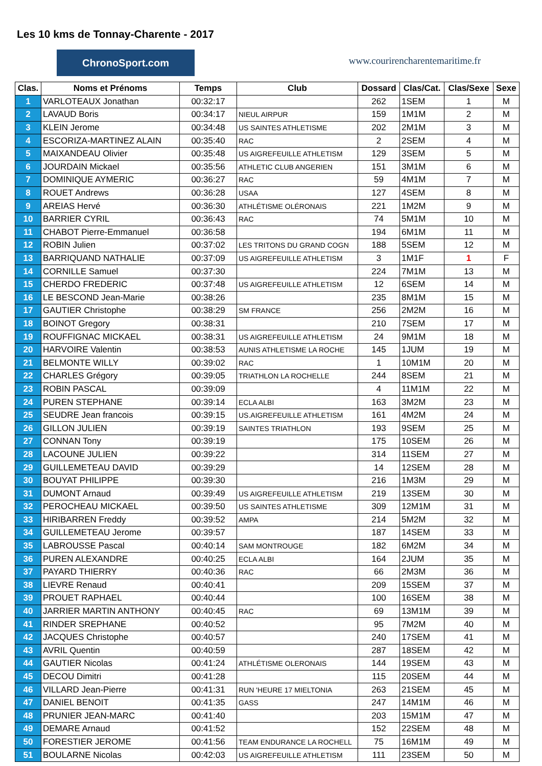Les 10 kms de Tonnay-Charente - 2017
ChronoSport.com
www.courirencharentemaritime.fr
| Clas. | Noms et Prénoms | Temps | Club | Dossard | Clas/Cat. | Clas/Sexe | Sexe |
| --- | --- | --- | --- | --- | --- | --- | --- |
| 1 | VARLOTEAUX Jonathan | 00:32:17 | | 262 | 1SEM | 1 | M |
| 2 | LAVAUD Boris | 00:34:17 | NIEUL AIRPUR | 159 | 1M1M | 2 | M |
| 3 | KLEIN Jerome | 00:34:48 | US SAINTES ATHLETISME | 202 | 2M1M | 3 | M |
| 4 | ESCORIZA-MARTINEZ ALAIN | 00:35:40 | RAC | 2 | 2SEM | 4 | M |
| 5 | MAIXANDEAU Olivier | 00:35:48 | US AIGREFEUILLE ATHLETISM | 129 | 3SEM | 5 | M |
| 6 | JOURDAIN Mickael | 00:35:56 | ATHLETIC CLUB ANGERIEN | 151 | 3M1M | 6 | M |
| 7 | DOMINIQUE AYMERIC | 00:36:27 | RAC | 59 | 4M1M | 7 | M |
| 8 | ROUET Andrews | 00:36:28 | USAA | 127 | 4SEM | 8 | M |
| 9 | AREIAS Hervé | 00:36:30 | ATHLÉTISME OLÉRONAIS | 221 | 1M2M | 9 | M |
| 10 | BARRIER CYRIL | 00:36:43 | RAC | 74 | 5M1M | 10 | M |
| 11 | CHABOT Pierre-Emmanuel | 00:36:58 | | 194 | 6M1M | 11 | M |
| 12 | ROBIN Julien | 00:37:02 | LES TRITONS DU GRAND COGN | 188 | 5SEM | 12 | M |
| 13 | BARRIQUAND NATHALIE | 00:37:09 | US AIGREFEUILLE ATHLETISM | 3 | 1M1F | 1 | F |
| 14 | CORNILLE Samuel | 00:37:30 | | 224 | 7M1M | 13 | M |
| 15 | CHERDO FREDERIC | 00:37:48 | US AIGREFEUILLE ATHLETISM | 12 | 6SEM | 14 | M |
| 16 | LE BESCOND Jean-Marie | 00:38:26 | | 235 | 8M1M | 15 | M |
| 17 | GAUTIER Christophe | 00:38:29 | SM FRANCE | 256 | 2M2M | 16 | M |
| 18 | BOINOT Gregory | 00:38:31 | | 210 | 7SEM | 17 | M |
| 19 | ROUFFIGNAC MICKAEL | 00:38:31 | US AIGREFEUILLE ATHLETISM | 24 | 9M1M | 18 | M |
| 20 | HARVOIRE Valentin | 00:38:53 | AUNIS ATHLETISME LA ROCHE | 145 | 1JUM | 19 | M |
| 21 | BELMONTE WILLY | 00:39:02 | RAC | 1 | 10M1M | 20 | M |
| 22 | CHARLES Grégory | 00:39:05 | TRIATHLON LA ROCHELLE | 244 | 8SEM | 21 | M |
| 23 | ROBIN PASCAL | 00:39:09 | | 4 | 11M1M | 22 | M |
| 24 | PUREN STEPHANE | 00:39:14 | ECLA ALBI | 163 | 3M2M | 23 | M |
| 25 | SEUDRE Jean francois | 00:39:15 | US.AIGREFEUILLE ATHLETISM | 161 | 4M2M | 24 | M |
| 26 | GILLON JULIEN | 00:39:19 | SAINTES TRIATHLON | 193 | 9SEM | 25 | M |
| 27 | CONNAN Tony | 00:39:19 | | 175 | 10SEM | 26 | M |
| 28 | LACOUNE JULIEN | 00:39:22 | | 314 | 11SEM | 27 | M |
| 29 | GUILLEMETEAU DAVID | 00:39:29 | | 14 | 12SEM | 28 | M |
| 30 | BOUYAT PHILIPPE | 00:39:30 | | 216 | 1M3M | 29 | M |
| 31 | DUMONT Arnaud | 00:39:49 | US AIGREFEUILLE ATHLETISM | 219 | 13SEM | 30 | M |
| 32 | PEROCHEAU MICKAEL | 00:39:50 | US SAINTES ATHLETISME | 309 | 12M1M | 31 | M |
| 33 | HIRIBARREN Freddy | 00:39:52 | AMPA | 214 | 5M2M | 32 | M |
| 34 | GUILLEMETEAU Jerome | 00:39:57 | | 187 | 14SEM | 33 | M |
| 35 | LABROUSSE Pascal | 00:40:14 | SAM MONTROUGE | 182 | 6M2M | 34 | M |
| 36 | PUREN ALEXANDRE | 00:40:25 | ECLA ALBI | 164 | 2JUM | 35 | M |
| 37 | PAYARD THIERRY | 00:40:36 | RAC | 66 | 2M3M | 36 | M |
| 38 | LIEVRE Renaud | 00:40:41 | | 209 | 15SEM | 37 | M |
| 39 | PROUET RAPHAEL | 00:40:44 | | 100 | 16SEM | 38 | M |
| 40 | JARRIER MARTIN ANTHONY | 00:40:45 | RAC | 69 | 13M1M | 39 | M |
| 41 | RINDER SREPHANE | 00:40:52 | | 95 | 7M2M | 40 | M |
| 42 | JACQUES Christophe | 00:40:57 | | 240 | 17SEM | 41 | M |
| 43 | AVRIL Quentin | 00:40:59 | | 287 | 18SEM | 42 | M |
| 44 | GAUTIER Nicolas | 00:41:24 | ATHLÉTISME OLERONAIS | 144 | 19SEM | 43 | M |
| 45 | DECOU Dimitri | 00:41:28 | | 115 | 20SEM | 44 | M |
| 46 | VILLARD Jean-Pierre | 00:41:31 | RUN 'HEURE 17 MIELTONIA | 263 | 21SEM | 45 | M |
| 47 | DANIEL BENOIT | 00:41:35 | GASS | 247 | 14M1M | 46 | M |
| 48 | PRUNIER JEAN-MARC | 00:41:40 | | 203 | 15M1M | 47 | M |
| 49 | DEMARE Arnaud | 00:41:52 | | 152 | 22SEM | 48 | M |
| 50 | FORESTIER JEROME | 00:41:56 | TEAM ENDURANCE LA ROCHELL | 75 | 16M1M | 49 | M |
| 51 | BOULARNE Nicolas | 00:42:03 | US AIGREFEUILLE ATHLETISM | 111 | 23SEM | 50 | M |